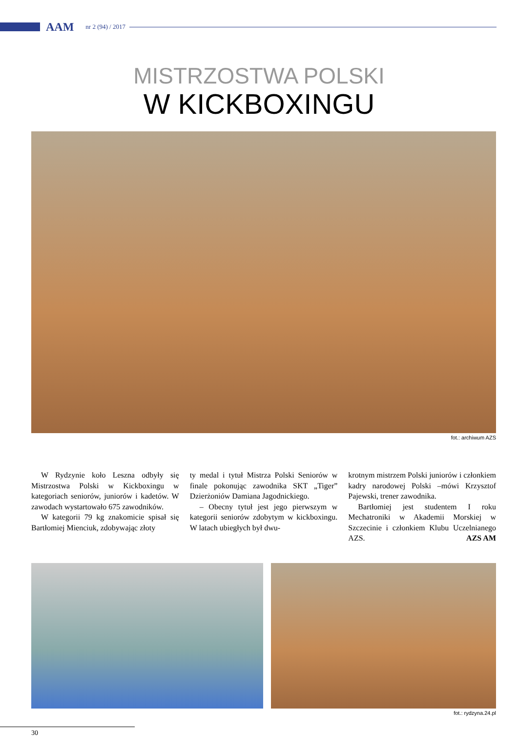AAM nr 2 (94) / 2017
MISTRZOSTWA POLSKI
W KICKBOXINGU
fot.: archiwum AZS
W Rydzynie koło Leszna odbyły się Mistrzostwa Polski w Kickboxingu w kategoriach seniorów, juniorów i kadetów. W zawodach wystartowało 675 zawodników.
W kategorii 79 kg znakomicie spisał się Bartłomiej Mienciuk, zdobywając złoty
ty medal i tytuł Mistrza Polski Seniorów w finale pokonując zawodnika SKT „Tiger” Dzierżoniów Damiana Jagodnickiego.
– Obecny tytuł jest jego pierwszym w kategorii seniorów zdobytym w kickboxingu. W latach ubiegłych był dwu-
krotnym mistrzem Polski juniorów i członkiem kadry narodowej Polski –mówi Krzysztof Pajewski, trener zawodnika.
Bartłomiej jest studentem I roku Mechatroniki w Akademii Morskiej w Szczecinie i członkiem Klubu Uczelnianego AZS. AZS AM
fot.: rydzyna.24.pl
30